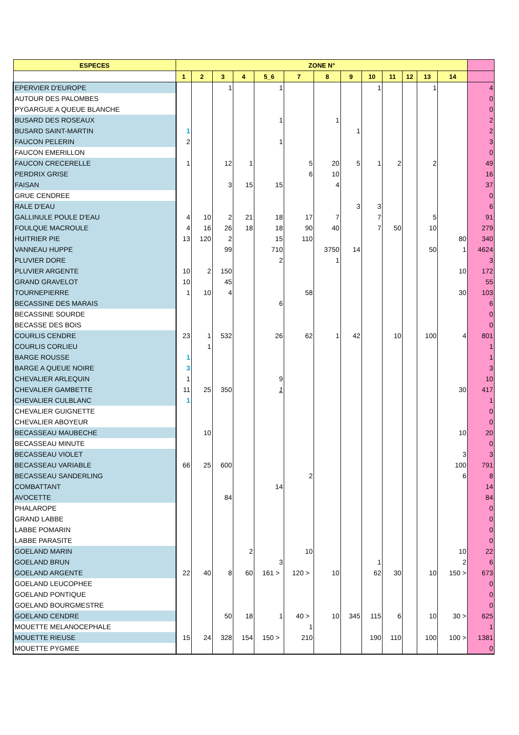| ESPECES | ZONE N° | | | | | | | | | | | | | | | |
| --- | --- | --- | --- | --- | --- | --- | --- | --- | --- | --- | --- | --- | --- | --- | --- | --- |
| | 1 | 2 | 3 | 4 | 5_6 | | 7 | | 8 | 9 | 10 | 11 | 12 | 13 | 14 | |
| EPERVIER D'EUROPE | | | 1 | | 1 | | | | | | 1 | | | 1 | | 4 |
| AUTOUR DES PALOMBES | | | | | | | | | | | | | | | | 0 |
| PYGARGUE A QUEUE BLANCHE | | | | | | | | | | | | | | | | 0 |
| BUSARD DES ROSEAUX | | | | | 1 | | | | 1 | | | | | | | 2 |
| BUSARD SAINT-MARTIN | 1 | | | | | | | | | 1 | | | | | | 2 |
| FAUCON PELERIN | 2 | | | | 1 | | | | | | | | | | | 3 |
| FAUCON EMERILLON | | | | | | | | | | | | | | | | 0 |
| FAUCON CRECERELLE | 1 | | 12 | 1 | | | 5 | | 20 | 5 | 1 | 2 | | 2 | | 49 |
| PERDRIX GRISE | | | | | | | 6 | | 10 | | | | | | | 16 |
| FAISAN | | | 3 | 15 | 15 | | | | 4 | | | | | | | 37 |
| GRUE CENDREE | | | | | | | | | | | | | | | | 0 |
| RALE D'EAU | | | | | | | | | | 3 | 3 | | | | | 6 |
| GALLINULE POULE D'EAU | 4 | 10 | 2 | 21 | 18 | | 17 | | 7 | | 7 | | | 5 | | 91 |
| FOULQUE MACROULE | 4 | 16 | 26 | 18 | 18 | | 90 | | 40 | | 7 | 50 | | 10 | | 279 |
| HUITRIER PIE | 13 | 120 | 2 | | 15 | | 110 | | | | | | | | 80 | 340 |
| VANNEAU HUPPE | | | 99 | | 710 | | | | 3750 | 14 | | | | 50 | 1 | 4624 |
| PLUVIER DORE | | | | | 2 | | | | 1 | | | | | | | 3 |
| PLUVIER ARGENTE | 10 | 2 | 150 | | | | | | | | | | | | 10 | 172 |
| GRAND GRAVELOT | 10 | | 45 | | | | | | | | | | | | | 55 |
| TOURNEPIERRE | 1 | 10 | 4 | | | | 58 | | | | | | | | 30 | 103 |
| BECASSINE DES MARAIS | | | | | 6 | | | | | | | | | | | 6 |
| BECASSINE SOURDE | | | | | | | | | | | | | | | | 0 |
| BECASSE DES BOIS | | | | | | | | | | | | | | | | 0 |
| COURLIS CENDRE | 23 | 1 | 532 | | 26 | | 62 | | 1 | 42 | | 10 | | 100 | 4 | 801 |
| COURLIS CORLIEU | | 1 | | | | | | | | | | | | | | 1 |
| BARGE ROUSSE | 1 | | | | | | | | | | | | | | | 1 |
| BARGE A QUEUE NOIRE | 3 | | | | | | | | | | | | | | | 3 |
| CHEVALIER ARLEQUIN | 1 | | | | 9 | | | | | | | | | | | 10 |
| CHEVALIER GAMBETTE | 11 | 25 | 350 | | 1 | | | | | | | | | | 30 | 417 |
| CHEVALIER CULBLANC | 1 | | | | | | | | | | | | | | | 1 |
| CHEVALIER GUIGNETTE | | | | | | | | | | | | | | | | 0 |
| CHEVALIER ABOYEUR | | | | | | | | | | | | | | | | 0 |
| BECASSEAU MAUBECHE | | 10 | | | | | | | | | | | | | 10 | 20 |
| BECASSEAU MINUTE | | | | | | | | | | | | | | | | 0 |
| BECASSEAU VIOLET | | | | | | | | | | | | | | | 3 | 3 |
| BECASSEAU VARIABLE | 66 | 25 | 600 | | | | | | | | | | | | 100 | 791 |
| BECASSEAU SANDERLING | | | | | | | 2 | | | | | | | | 6 | 8 |
| COMBATTANT | | | | | 14 | | | | | | | | | | | 14 |
| AVOCETTE | | | 84 | | | | | | | | | | | | | 84 |
| PHALAROPE | | | | | | | | | | | | | | | | 0 |
| GRAND LABBE | | | | | | | | | | | | | | | | 0 |
| LABBE POMARIN | | | | | | | | | | | | | | | | 0 |
| LABBE PARASITE | | | | | | | | | | | | | | | | 0 |
| GOELAND MARIN | | | | 2 | | | 10 | | | | | | | | 10 | 22 |
| GOELAND BRUN | | | | | 3 | | | | | | 1 | | | | 2 | 6 |
| GOELAND ARGENTE | 22 | 40 | 8 | 60 | 161 | > | 120 | > | 10 | | 62 | 30 | | 10 | 150 > | 673 |
| GOELAND LEUCOPHEE | | | | | | | | | | | | | | | | 0 |
| GOELAND PONTIQUE | | | | | | | | | | | | | | | | 0 |
| GOELAND BOURGMESTRE | | | | | | | | | | | | | | | | 0 |
| GOELAND CENDRE | | | 50 | 18 | 1 | | 40 | > | 10 | 345 | 115 | 6 | | 10 | 30 > | 625 |
| MOUETTE MELANOCEPHALE | | | | | | | 1 | | | | | | | | | 1 |
| MOUETTE RIEUSE | 15 | 24 | 328 | 154 | 150 | > | 210 | | | | 190 | 110 | | 100 | 100 > | 1381 |
| MOUETTE PYGMEE | | | | | | | | | | | | | | | | 0 |